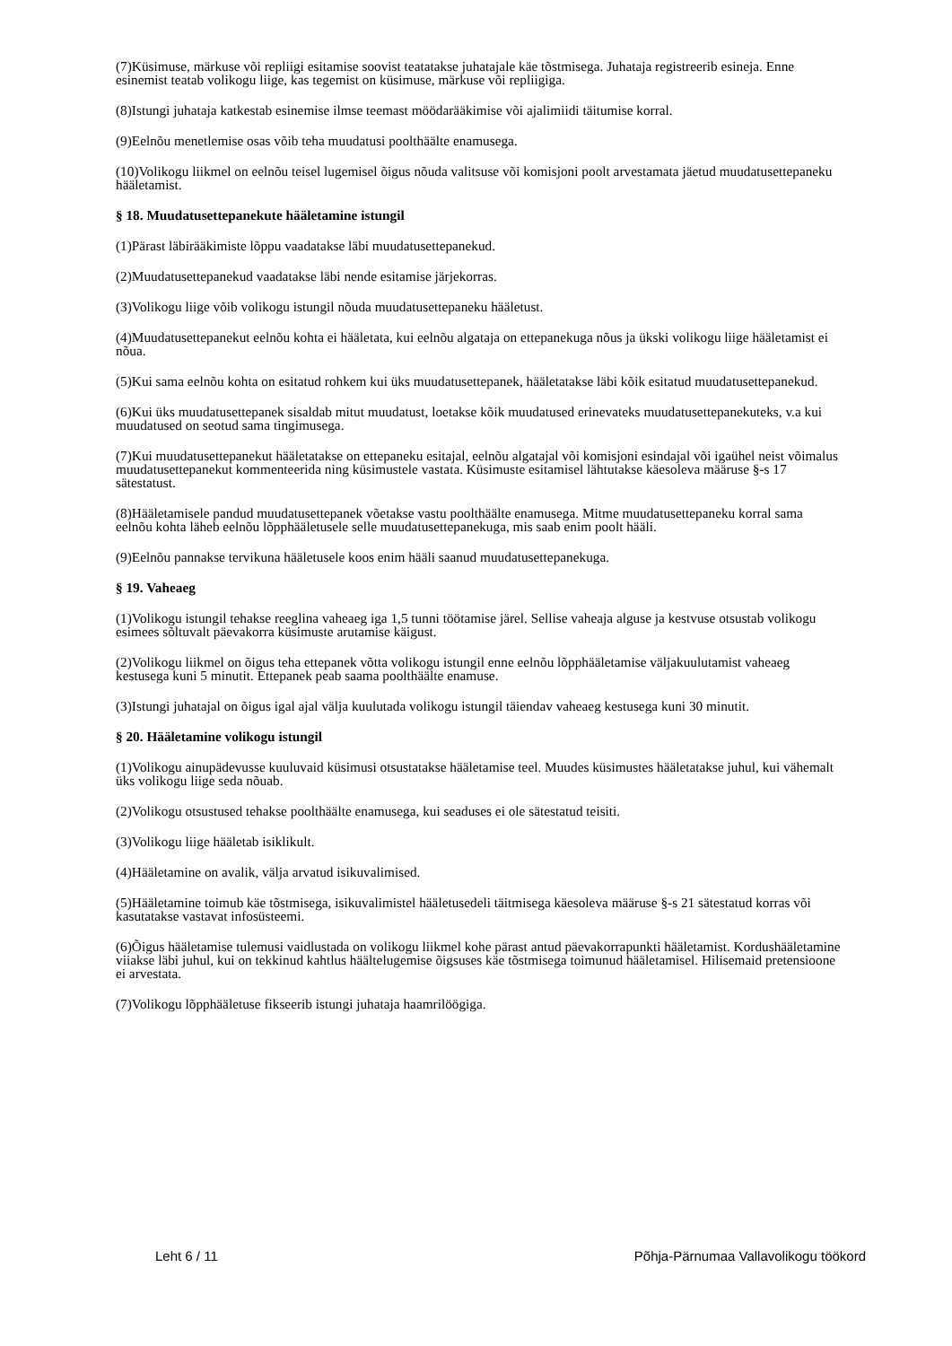(7)Küsimuse, märkuse või repliigi esitamise soovist teatatakse juhatajale käe tõstmisega. Juhataja registreerib esineja. Enne esinemist teatab volikogu liige, kas tegemist on küsimuse, märkuse või repliigiga.
(8)Istungi juhataja katkestab esinemise ilmse teemast mööda­rääkimise või ajalimiidi täitumise korral.
(9)Eelnõu menetlemise osas võib teha muudatusi poolthäälte enamusega.
(10)Volikogu liikmel on eelnõu teisel lugemisel õigus nõuda valitsuse või komisjoni poolt arvestamata jäetud muudatusettepaneku hääletamist.
§ 18. Muudatusettepanekute hääletamine istungil
(1)Pärast läbirääkimiste lõppu vaadatakse läbi muudatusettepanekud.
(2)Muudatusettepanekud vaadatakse läbi nende esitamise järjekorras.
(3)Volikogu liige võib volikogu istungil nõuda muudatusettepaneku hääletust.
(4)Muudatusettepanekut eelnõu kohta ei hääletata, kui eelnõu algataja on ettepanekuga nõus ja ükski volikogu liige hääletamist ei nõua.
(5)Kui sama eelnõu kohta on esitatud rohkem kui üks muudatusettepanek, hääletatakse läbi kõik esitatud muudatusettepanekud.
(6)Kui üks muudatusettepanek sisaldab mitut muudatust, loetakse kõik muudatused erinevateks muudatusettepanekuteks, v.a kui muudatused on seotud sama tingimusega.
(7)Kui muudatusettepanekut hääletatakse on ettepaneku esitajal, eelnõu algatajal või komisjoni esindajal või igaühel neist võimalus muudatusettepanekut kommenteerida ning küsimustele vastata. Küsimuste esitamisel lähtutakse käesoleva määruse §-s 17 sätestatust.
(8)Hääletamisele pandud muudatusettepanek võetakse vastu poolthäälte enamusega. Mitme muudatusettepaneku korral sama eelnõu kohta läheb eelnõu lõpphääletusele selle muudatusettepanekuga, mis saab enim poolt hääli.
(9)Eelnõu pannakse tervikuna hääletusele koos enim hääli saanud muudatusettepanekuga.
§ 19. Vaheaeg
(1)Volikogu istungil tehakse reeglina vaheaeg iga 1,5 tunni töötamise järel. Sellise vaheaja alguse ja kestvuse otsustab volikogu esimees sõltuvalt päevakorra küsimuste arutamise käigust.
(2)Volikogu liikmel on õigus teha ettepanek võtta volikogu istungil enne eelnõu lõpphääletamise väljakuulutamist vaheaeg kestusega kuni 5 minutit. Ettepanek peab saama poolthäälte enamuse.
(3)Istungi juhatajal on õigus igal ajal välja kuulutada volikogu istungil täiendav vaheaeg kestusega kuni 30 minutit.
§ 20. Hääletamine volikogu istungil
(1)Volikogu ainupädevusse kuuluvaid küsimusi otsustatakse hääletamise teel. Muudes küsimustes hääletatakse juhul, kui vähemalt üks volikogu liige seda nõuab.
(2)Volikogu otsustused tehakse poolthäälte enamusega, kui seaduses ei ole sätestatud teisiti.
(3)Volikogu liige hääletab isiklikult.
(4)Hääletamine on avalik, välja arvatud isikuvalimised.
(5)Hääletamine toimub käe tõstmisega, isikuvalimistel hääletusedeli täitmisega käesoleva määruse §-s 21 sätestatud korras või kasutatakse vastavat infosüsteemi.
(6)Õigus hääletamise tulemusi vaidlustada on volikogu liikmel kohe pärast antud päevakorrapunkti hääletamist. Kordushääletamine viiakse läbi juhul, kui on tekkinud kahtlus hääl­telugemise õigsuses käe tõstmisega toimunud hääletamisel. Hilisemaid pretensioone ei arvestata.
(7)Volikogu lõpphääletuse fikseerib istungi juhataja haamrilöögiga.
Leht 6 / 11 Põhja-Pärnumaa Vallavolikogu töökord